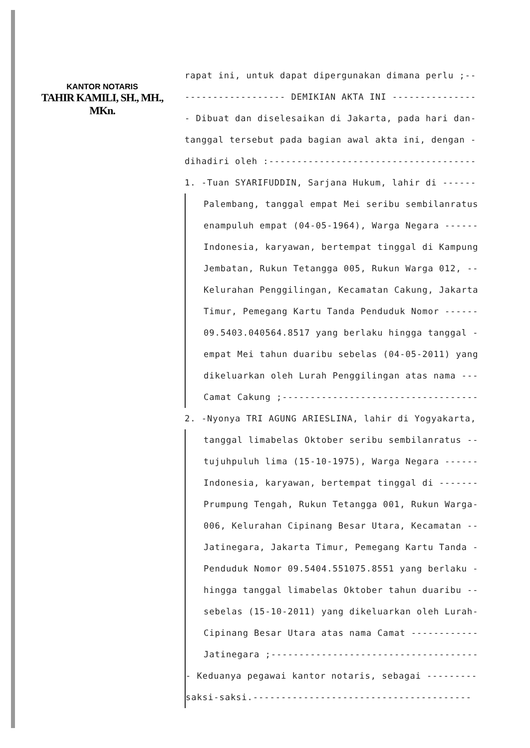KANTOR NOTARIS
TAHIR KAMILI, SH., MH., MKn.
rapat ini, untuk dapat dipergunakan dimana perlu ;--
------------------ DEMIKIAN AKTA INI ---------------
- Dibuat dan diselesaikan di Jakarta, pada hari dan-
tanggal tersebut pada bagian awal akta ini, dengan -
dihadiri oleh :-------------------------------------
1. -Tuan SYARIFUDDIN, Sarjana Hukum, lahir di ------
Palembang, tanggal empat Mei seribu sembilanratus
enampuluh empat (04-05-1964), Warga Negara ------
Indonesia, karyawan, bertempat tinggal di Kampung
Jembatan, Rukun Tetangga 005, Rukun Warga 012, --
Kelurahan Penggilingan, Kecamatan Cakung, Jakarta
Timur, Pemegang Kartu Tanda Penduduk Nomor ------
09.5403.040564.8517 yang berlaku hingga tanggal -
empat Mei tahun duaribu sebelas (04-05-2011) yang
dikeluarkan oleh Lurah Penggilingan atas nama ---
Camat Cakung ;-----------------------------------
2. -Nyonya TRI AGUNG ARIESLINA, lahir di Yogyakarta,
tanggal limabelas Oktober seribu sembilanratus --
tujuhpuluh lima (15-10-1975), Warga Negara ------
Indonesia, karyawan, bertempat tinggal di -------
Prumpung Tengah, Rukun Tetangga 001, Rukun Warga-
006, Kelurahan Cipinang Besar Utara, Kecamatan --
Jatinegara, Jakarta Timur, Pemegang Kartu Tanda -
Penduduk Nomor 09.5404.551075.8551 yang berlaku -
hingga tanggal limabelas Oktober tahun duaribu --
sebelas (15-10-2011) yang dikeluarkan oleh Lurah-
Cipinang Besar Utara atas nama Camat ------------
Jatinegara ;-------------------------------------
- Keduanya pegawai kantor notaris, sebagai ---------
saksi-saksi.---------------------------------------